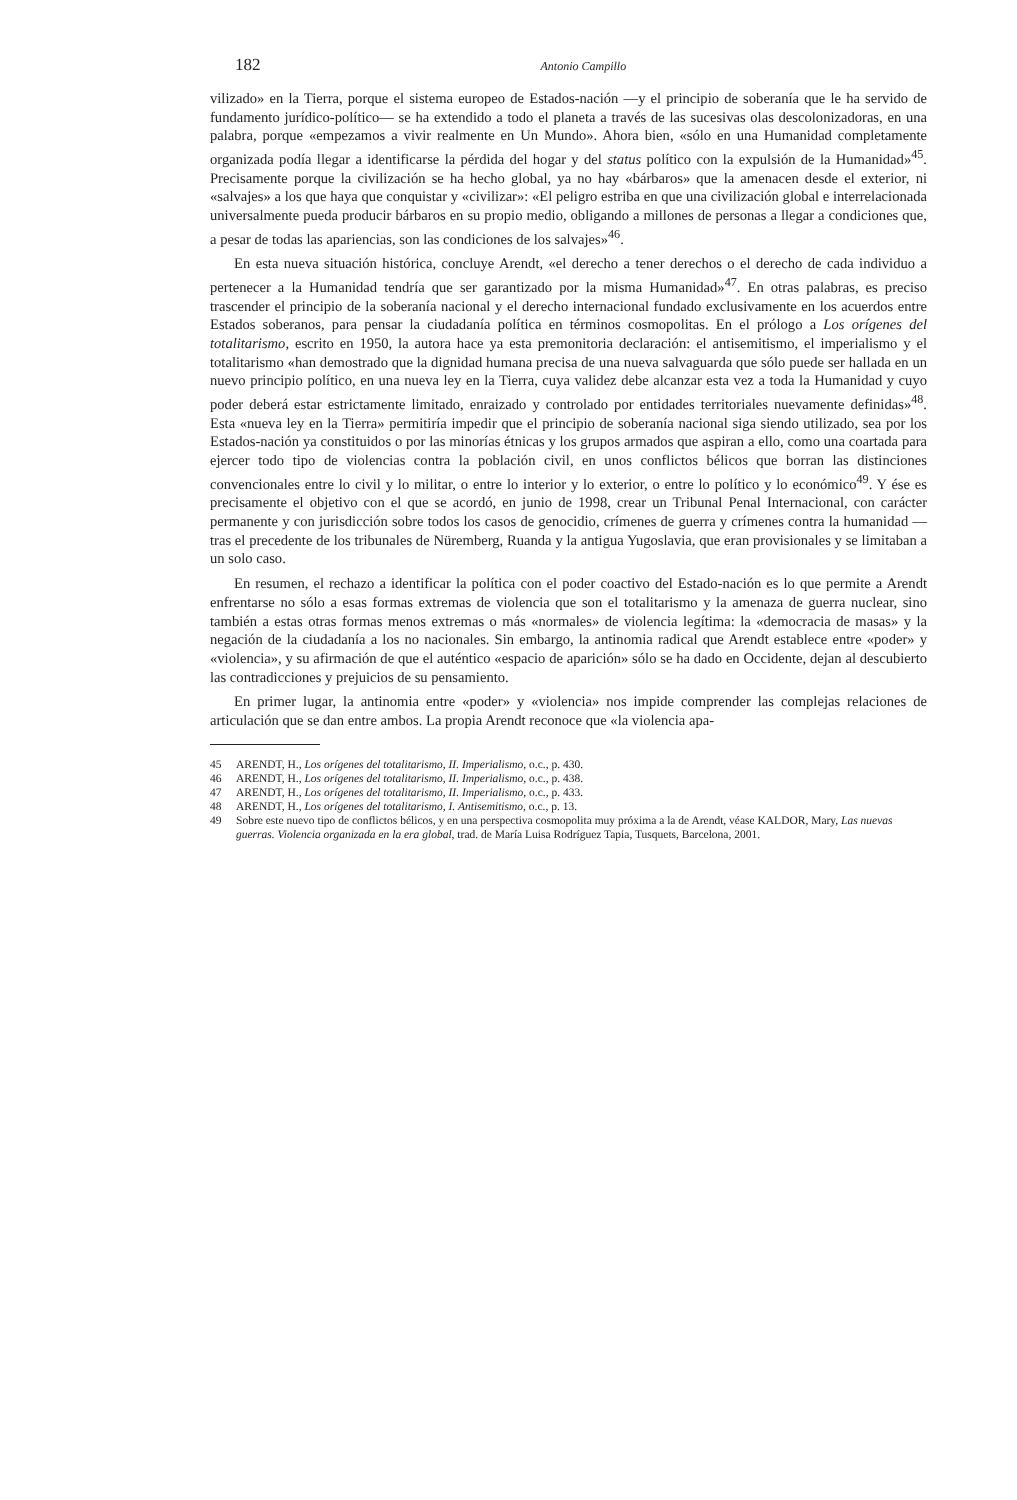182 Antonio Campillo
vilizado» en la Tierra, porque el sistema europeo de Estados-nación —y el principio de soberanía que le ha servido de fundamento jurídico-político— se ha extendido a todo el planeta a través de las sucesivas olas descolonizadoras, en una palabra, porque «empezamos a vivir realmente en Un Mundo». Ahora bien, «sólo en una Humanidad completamente organizada podía llegar a identificarse la pérdida del hogar y del status político con la expulsión de la Humanidad»<sup>45</sup>. Precisamente porque la civilización se ha hecho global, ya no hay «bárbaros» que la amenacen desde el exterior, ni «salvajes» a los que haya que conquistar y «civilizar»: «El peligro estriba en que una civilización global e interrelacionada universalmente pueda producir bárbaros en su propio medio, obligando a millones de personas a llegar a condiciones que, a pesar de todas las apariencias, son las condiciones de los salvajes»<sup>46</sup>.
En esta nueva situación histórica, concluye Arendt, «el derecho a tener derechos o el derecho de cada individuo a pertenecer a la Humanidad tendría que ser garantizado por la misma Humanidad»<sup>47</sup>. En otras palabras, es preciso trascender el principio de la soberanía nacional y el derecho internacional fundado exclusivamente en los acuerdos entre Estados soberanos, para pensar la ciudadanía política en términos cosmopolitas. En el prólogo a Los orígenes del totalitarismo, escrito en 1950, la autora hace ya esta premonitoria declaración: el antisemitismo, el imperialismo y el totalitarismo «han demostrado que la dignidad humana precisa de una nueva salvaguarda que sólo puede ser hallada en un nuevo principio político, en una nueva ley en la Tierra, cuya validez debe alcanzar esta vez a toda la Humanidad y cuyo poder deberá estar estrictamente limitado, enraizado y controlado por entidades territoriales nuevamente definidas»<sup>48</sup>. Esta «nueva ley en la Tierra» permitiría impedir que el principio de soberanía nacional siga siendo utilizado, sea por los Estados-nación ya constituidos o por las minorías étnicas y los grupos armados que aspiran a ello, como una coartada para ejercer todo tipo de violencias contra la población civil, en unos conflictos bélicos que borran las distinciones convencionales entre lo civil y lo militar, o entre lo interior y lo exterior, o entre lo político y lo económico<sup>49</sup>. Y ése es precisamente el objetivo con el que se acordó, en junio de 1998, crear un Tribunal Penal Internacional, con carácter permanente y con jurisdicción sobre todos los casos de genocidio, crímenes de guerra y crímenes contra la humanidad —tras el precedente de los tribunales de Nüremberg, Ruanda y la antigua Yugoslavia, que eran provisionales y se limitaban a un solo caso.
En resumen, el rechazo a identificar la política con el poder coactivo del Estado-nación es lo que permite a Arendt enfrentarse no sólo a esas formas extremas de violencia que son el totalitarismo y la amenaza de guerra nuclear, sino también a estas otras formas menos extremas o más «normales» de violencia legítima: la «democracia de masas» y la negación de la ciudadanía a los no nacionales. Sin embargo, la antinomia radical que Arendt establece entre «poder» y «violencia», y su afirmación de que el auténtico «espacio de aparición» sólo se ha dado en Occidente, dejan al descubierto las contradicciones y prejuicios de su pensamiento.
En primer lugar, la antinomia entre «poder» y «violencia» nos impide comprender las complejas relaciones de articulación que se dan entre ambos. La propia Arendt reconoce que «la violencia apa-
45 ARENDT, H., Los orígenes del totalitarismo, II. Imperialismo, o.c., p. 430.
46 ARENDT, H., Los orígenes del totalitarismo, II. Imperialismo, o.c., p. 438.
47 ARENDT, H., Los orígenes del totalitarismo, II. Imperialismo, o.c., p. 433.
48 ARENDT, H., Los orígenes del totalitarismo, I. Antisemitismo, o.c., p. 13.
49 Sobre este nuevo tipo de conflictos bélicos, y en una perspectiva cosmopolita muy próxima a la de Arendt, véase KALDOR, Mary, Las nuevas guerras. Violencia organizada en la era global, trad. de María Luisa Rodríguez Tapia, Tusquets, Barcelona, 2001.